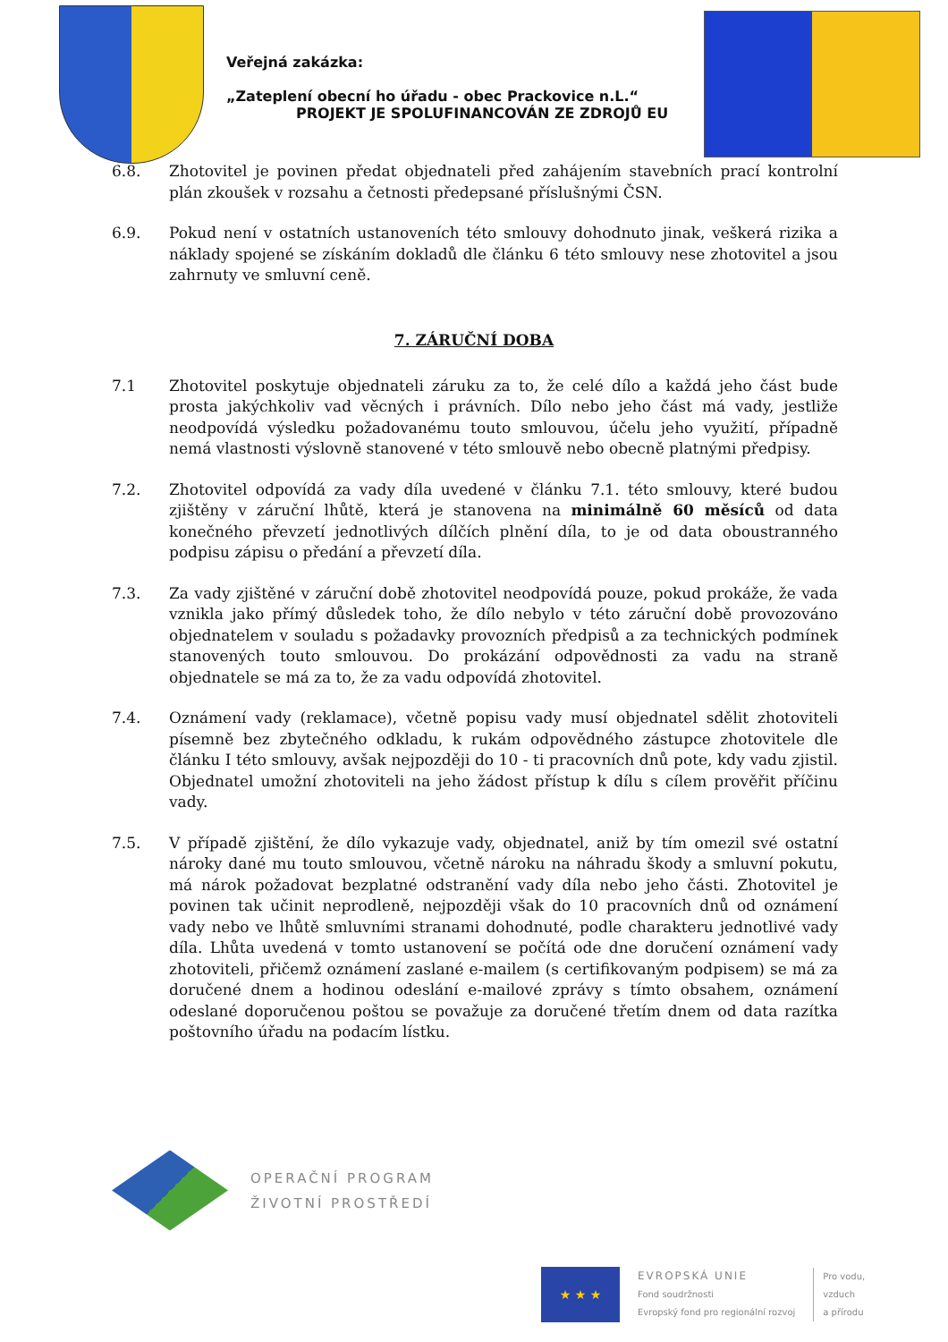Veřejná zakázka:
„Zateplení obecní ho úřadu - obec Prackovice n.L.“
PROJEKT JE SPOLUFINANCOVÁN ZE ZDROJŮ EU
6.8. Zhotovitel je povinen předat objednateli před zahájením stavebních prací kontrolní plán zkoušek v rozsahu a četnosti předepsané příslušnými ČSN.
6.9. Pokud není v ostatních ustanoveních této smlouvy dohodnuto jinak, veškerá rizika a náklady spojené se získáním dokladů dle článku 6 této smlouvy nese zhotovitel a jsou zahrnuty ve smluvní ceně.
7. ZÁRUČNÍ DOBA
7.1 Zhotovitel poskytuje objednateli záruku za to, že celé dílo a každá jeho část bude prosta jakýchkoliv vad věcných i právních. Dílo nebo jeho část má vady, jestliže neodpovídá výsledku požadovanému touto smlouvou, účelu jeho využití, případně nemá vlastnosti výslovně stanovené v této smlouvě nebo obecně platnými předpisy.
7.2. Zhotovitel odpovídá za vady díla uvedené v článku 7.1. této smlouvy, které budou zjištěny v záruční lhůtě, která je stanovena na minimálně 60 měsíců od data konečného převzetí jednotlivých dílčích plnění díla, to je od data oboustranného podpisu zápisu o předání a převzetí díla.
7.3. Za vady zjištěné v záruční době zhotovitel neodpovídá pouze, pokud prokáže, že vada vznikla jako přímý důsledek toho, že dílo nebylo v této záruční době provozováno objednatelem v souladu s požadavky provozních předpisů a za technických podmínek stanovených touto smlouvou. Do prokázání odpovědnosti za vadu na straně objednatele se má za to, že za vadu odpovídá zhotovitel.
7.4. Oznámení vady (reklamace), včetně popisu vady musí objednatel sdělit zhotoviteli písemně bez zbytečného odkladu, k rukám odpovědného zástupce zhotovitele dle článku I této smlouvy, avšak nejpozději do 10 - ti pracovních dnů pote, kdy vadu zjistil. Objednatel umožní zhotoviteli na jeho žádost přístup k dílu s cílem prověřit příčinu vady.
7.5. V případě zjištění, že dílo vykazuje vady, objednatel, aniž by tím omezil své ostatní nároky dané mu touto smlouvou, včetně nároku na náhradu škody a smluvní pokutu, má nárok požadovat bezplatné odstranění vady díla nebo jeho části. Zhotovitel je povinen tak učinit neprodleně, nejpozději však do 10 pracovních dnů od oznámení vady nebo ve lhůtě smluvními stranami dohodnuté, podle charakteru jednotlivé vady díla. Lhůta uvedená v tomto ustanovení se počítá ode dne doručení oznámení vady zhotoviteli, přičemž oznámení zaslané e-mailem (s certifikovaným podpisem) se má za doručené dnem a hodinou odeslání e-mailové zprávy s tímto obsahem, oznámení odeslané doporučenou poštou se považuje za doručené třetím dnem od data razítka poštovního úřadu na podacím lístku.
OPERAČNÍ PROGRAM
ŽIVOTNÍ PROSTŘEDÍ
★ ★ ★
EVROPSKÁ UNIE
Fond soudržnosti
Evropský fond pro regionální rozvoj
Pro vodu,
vzduch
a přírodu